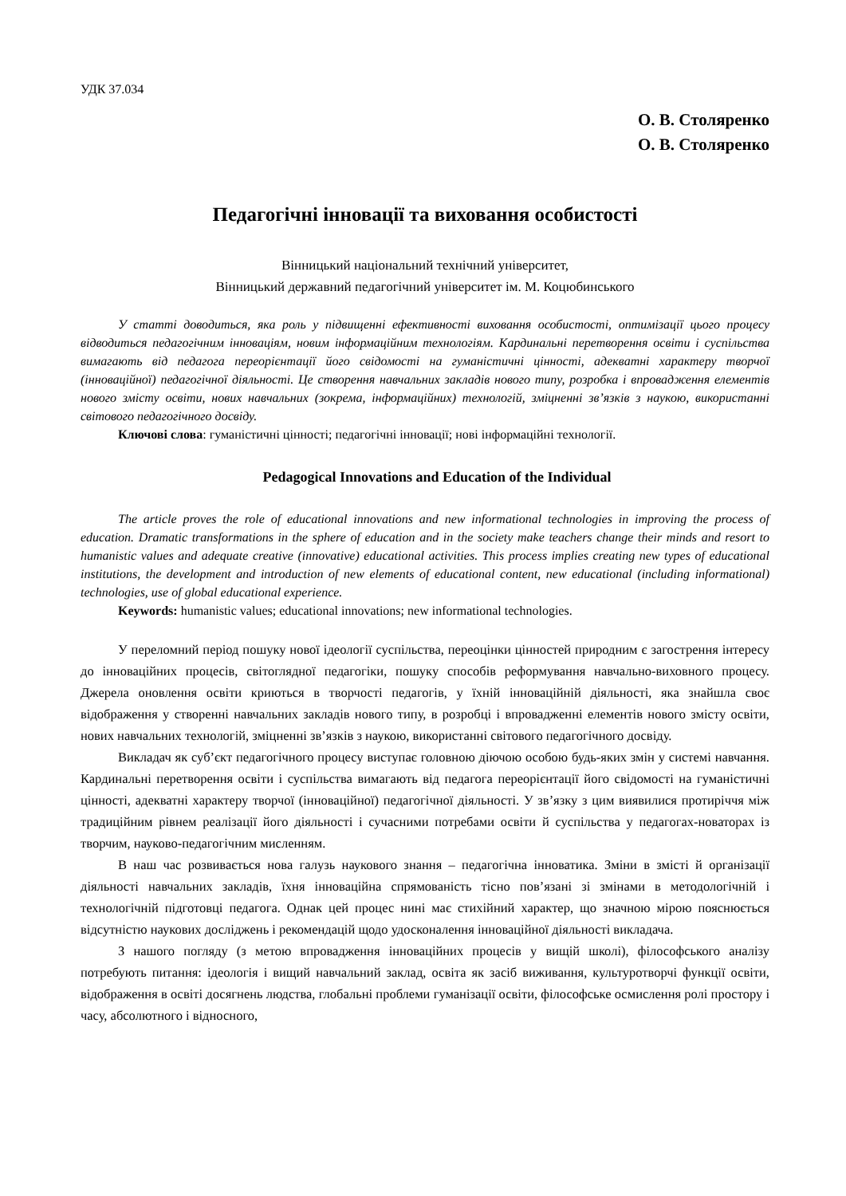УДК 37.034
О. В. Столяренко
О. В. Столяренко
Педагогічні інновації та виховання особистості
Вінницький національний технічний університет,
Вінницький державний педагогічний університет ім. М. Коцюбинського
У статті доводиться, яка роль у підвищенні ефективності виховання особистості, оптимізації цього процесу відводиться педагогічним інноваціям, новим інформаційним технологіям. Кардинальні перетворення освіти і суспільства вимагають від педагога переорієнтації його свідомості на гуманістичні цінності, адекватні характеру творчої (інноваційної) педагогічної діяльності. Це створення навчальних закладів нового типу, розробка і впровадження елементів нового змісту освіти, нових навчальних (зокрема, інформаційних) технологій, зміцненні зв’язків з наукою, використанні світового педагогічного досвіду.
Ключові слова: гуманістичні цінності; педагогічні інновації; нові інформаційні технології.
Pedagogical Innovations and Education of the Individual
The article proves the role of educational innovations and new informational technologies in improving the process of education. Dramatic transformations in the sphere of education and in the society make teachers change their minds and resort to humanistic values and adequate creative (innovative) educational activities. This process implies creating new types of educational institutions, the development and introduction of new elements of educational content, new educational (including informational) technologies, use of global educational experience.
Keywords: humanistic values; educational innovations; new informational technologies.
У переломний період пошуку нової ідеології суспільства, переоцінки цінностей природним є загострення інтересу до інноваційних процесів, світоглядної педагогіки, пошуку способів реформування навчально-виховного процесу. Джерела оновлення освіти криються в творчості педагогів, у їхній інноваційній діяльності, яка знайшла своє відображення у створенні навчальних закладів нового типу, в розробці і впровадженні елементів нового змісту освіти, нових навчальних технологій, зміцненні зв’язків з наукою, використанні світового педагогічного досвіду.
Викладач як суб’єкт педагогічного процесу виступає головною діючою особою будь-яких змін у системі навчання. Кардинальні перетворення освіти і суспільства вимагають від педагога переорієнтації його свідомості на гуманістичні цінності, адекватні характеру творчої (інноваційної) педагогічної діяльності. У зв’язку з цим виявилися протиріччя між традиційним рівнем реалізації його діяльності і сучасними потребами освіти й суспільства у педагогах-новаторах із творчим, науково-педагогічним мисленням.
В наш час розвивається нова галузь наукового знання – педагогічна інноватика. Зміни в змісті й організації діяльності навчальних закладів, їхня інноваційна спрямованість тісно пов’язані зі змінами в методологічній і технологічній підготовці педагога. Однак цей процес нині має стихійний характер, що значною мірою пояснюється відсутністю наукових досліджень і рекомендацій щодо удосконалення інноваційної діяльності викладача.
З нашого погляду (з метою впровадження інноваційних процесів у вищій школі), філософського аналізу потребують питання: ідеологія і вищий навчальний заклад, освіта як засіб виживання, культуротворчі функції освіти, відображення в освіті досягнень людства, глобальні проблеми гуманізації освіти, філософське осмислення ролі простору і часу, абсолютного і відносного,